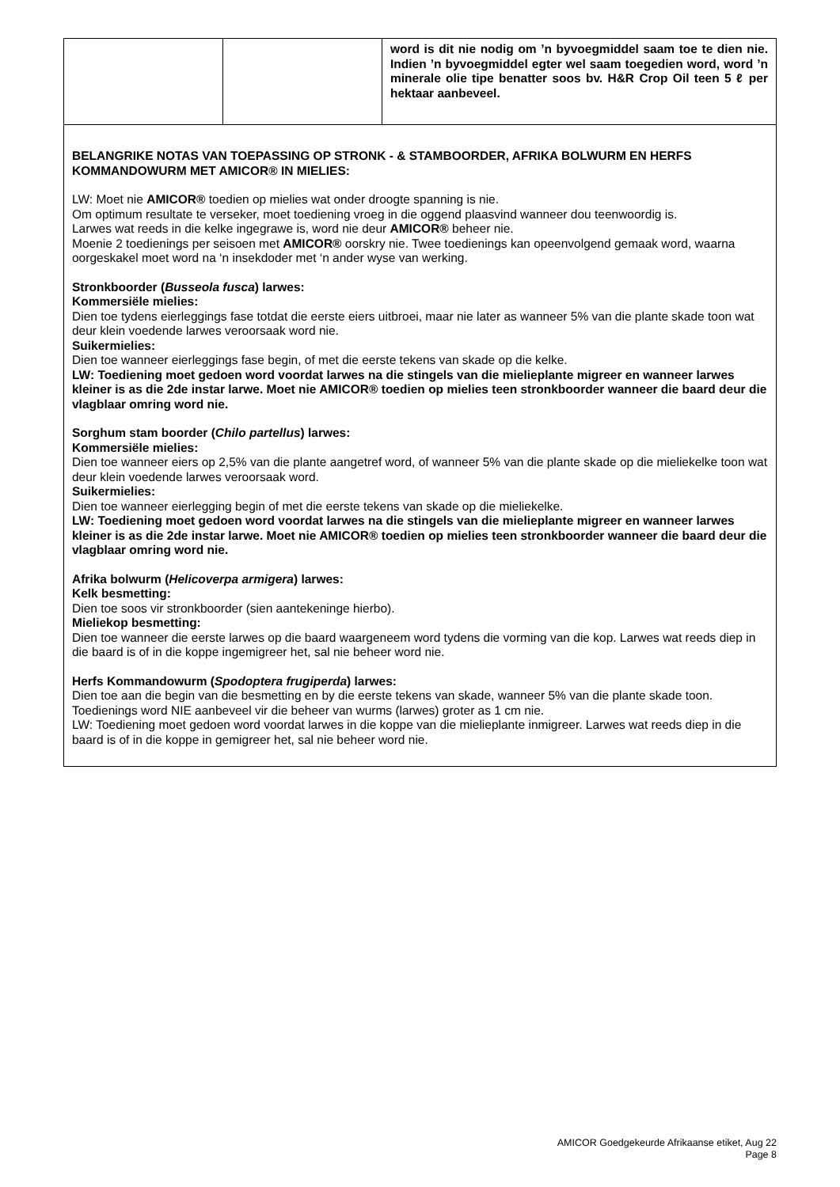| | | word is dit nie nodig om ’n byvoegmiddel saam toe te dien nie. Indien ’n byvoegmiddel egter wel saam toegedien word, word ’n minerale olie tipe benatter soos bv. H&R Crop Oil teen 5 ℓ per hektaar aanbeveel. |
| BELANGRIKE NOTAS VAN TOEPASSING OP STRONK - & STAMBOORDER, AFRIKA BOLWURM EN HERFS KOMMANDOWURM MET AMICOR® IN MIELIES: LW: Moet nie AMICOR® toedien op mielies wat onder droogte spanning is nie. Om optimum resultate te verseker, moet toediening vroeg in die oggend plaasvind wanneer dou teenwoordig is. Larwes wat reeds in die kelke ingegrawe is, word nie deur AMICOR® beheer nie. Moenie 2 toedienings per seisoen met AMICOR® oorskry nie. Twee toedienings kan opeenvolgend gemaak word, waarna oorgeskakel moet word na ‘n insekdoder met ‘n ander wyse van werking. Stronkboorder ( Busseola fusca ) larwes: Kommersiële mielies: Dien toe tydens eierleggings fase totdat die eerste eiers uitbroei, maar nie later as wanneer 5% van die plante skade toon wat deur klein voedende larwes veroorsaak word nie. Suikermielies: Dien toe wanneer eierleggings fase begin, of met die eerste tekens van skade op die kelke. LW: Toediening moet gedoen word voordat larwes na die stingels van die mielieplante migreer en wanneer larwes kleiner is as die 2de instar larwe. Moet nie AMICOR® toedien op mielies teen stronkboorder wanneer die baard deur die vlagblaar omring word nie. Sorghum stam boorder ( Chilo partellus ) larwes: Kommersiële mielies: Dien toe wanneer eiers op 2,5% van die plante aangetref word, of wanneer 5% van die plante skade op die mieliekelke toon wat deur klein voedende larwes veroorsaak word. Suikermielies: Dien toe wanneer eierlegging begin of met die eerste tekens van skade op die mieliekelke. LW: Toediening moet gedoen word voordat larwes na die stingels van die mielieplante migreer en wanneer larwes kleiner is as die 2de instar larwe. Moet nie AMICOR® toedien op mielies teen stronkboorder wanneer die baard deur die vlagblaar omring word nie. Afrika bolwurm ( Helicoverpa armigera ) larwes: Kelk besmetting: Dien toe soos vir stronkboorder (sien aantekeninge hierbo). Mieliekop besmetting: Dien toe wanneer die eerste larwes op die baard waargeneem word tydens die vorming van die kop. Larwes wat reeds diep in die baard is of in die koppe ingemigreer het, sal nie beheer word nie. Herfs Kommandowurm ( Spodoptera frugiperda ) larwes: Dien toe aan die begin van die besmetting en by die eerste tekens van skade, wanneer 5% van die plante skade toon. Toedienings word NIE aanbeveel vir die beheer van wurms (larwes) groter as 1 cm nie. LW: Toediening moet gedoen word voordat larwes in die koppe van die mielieplante inmigreer. Larwes wat reeds diep in die baard is of in die koppe in gemigreer het, sal nie beheer word nie. | | |
AMICOR Goedgekeurde Afrikaanse etiket, Aug 22
Page 8